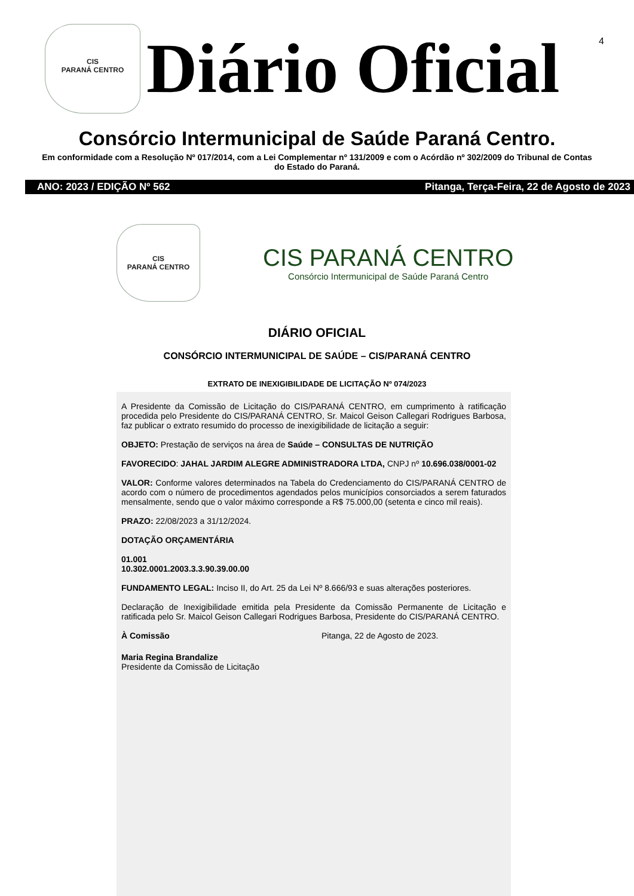4
CIS
PARANÁ CENTRO
Diário Oficial
Consórcio Intermunicipal de Saúde Paraná Centro.
Em conformidade com a Resolução Nº 017/2014, com a Lei Complementar nº 131/2009 e com o Acórdão nº 302/2009 do Tribunal de Contas do Estado do Paraná.
ANO: 2023 / EDIÇÃO Nº 562 Pitanga, Terça-Feira, 22 de Agosto de 2023
CIS
PARANÁ CENTRO
CIS PARANÁ CENTRO
Consórcio Intermunicipal de Saúde Paraná Centro
DIÁRIO OFICIAL
CONSÓRCIO INTERMUNICIPAL DE SAÚDE – CIS/PARANÁ CENTRO
EXTRATO DE INEXIGIBILIDADE DE LICITAÇÃO Nº 074/2023
A Presidente da Comissão de Licitação do CIS/PARANÁ CENTRO, em cumprimento à ratificação procedida pelo Presidente do CIS/PARANÁ CENTRO, Sr. Maicol Geison Callegari Rodrigues Barbosa, faz publicar o extrato resumido do processo de inexigibilidade de licitação a seguir:
OBJETO: Prestação de serviços na área de Saúde – CONSULTAS DE NUTRIÇÃO
FAVORECIDO: JAHAL JARDIM ALEGRE ADMINISTRADORA LTDA, CNPJ nº 10.696.038/0001-02
VALOR: Conforme valores determinados na Tabela do Credenciamento do CIS/PARANÁ CENTRO de acordo com o número de procedimentos agendados pelos municípios consorciados a serem faturados mensalmente, sendo que o valor máximo corresponde a R$ 75.000,00 (setenta e cinco mil reais).
PRAZO: 22/08/2023 a 31/12/2024.
DOTAÇÃO ORÇAMENTÁRIA
01.001
10.302.0001.2003.3.3.90.39.00.00
FUNDAMENTO LEGAL: Inciso II, do Art. 25 da Lei Nº 8.666/93 e suas alterações posteriores.
Declaração de Inexigibilidade emitida pela Presidente da Comissão Permanente de Licitação e ratificada pelo Sr. Maicol Geison Callegari Rodrigues Barbosa, Presidente do CIS/PARANÁ CENTRO.
À Comissão Pitanga, 22 de Agosto de 2023.
Maria Regina Brandalize
Presidente da Comissão de Licitação